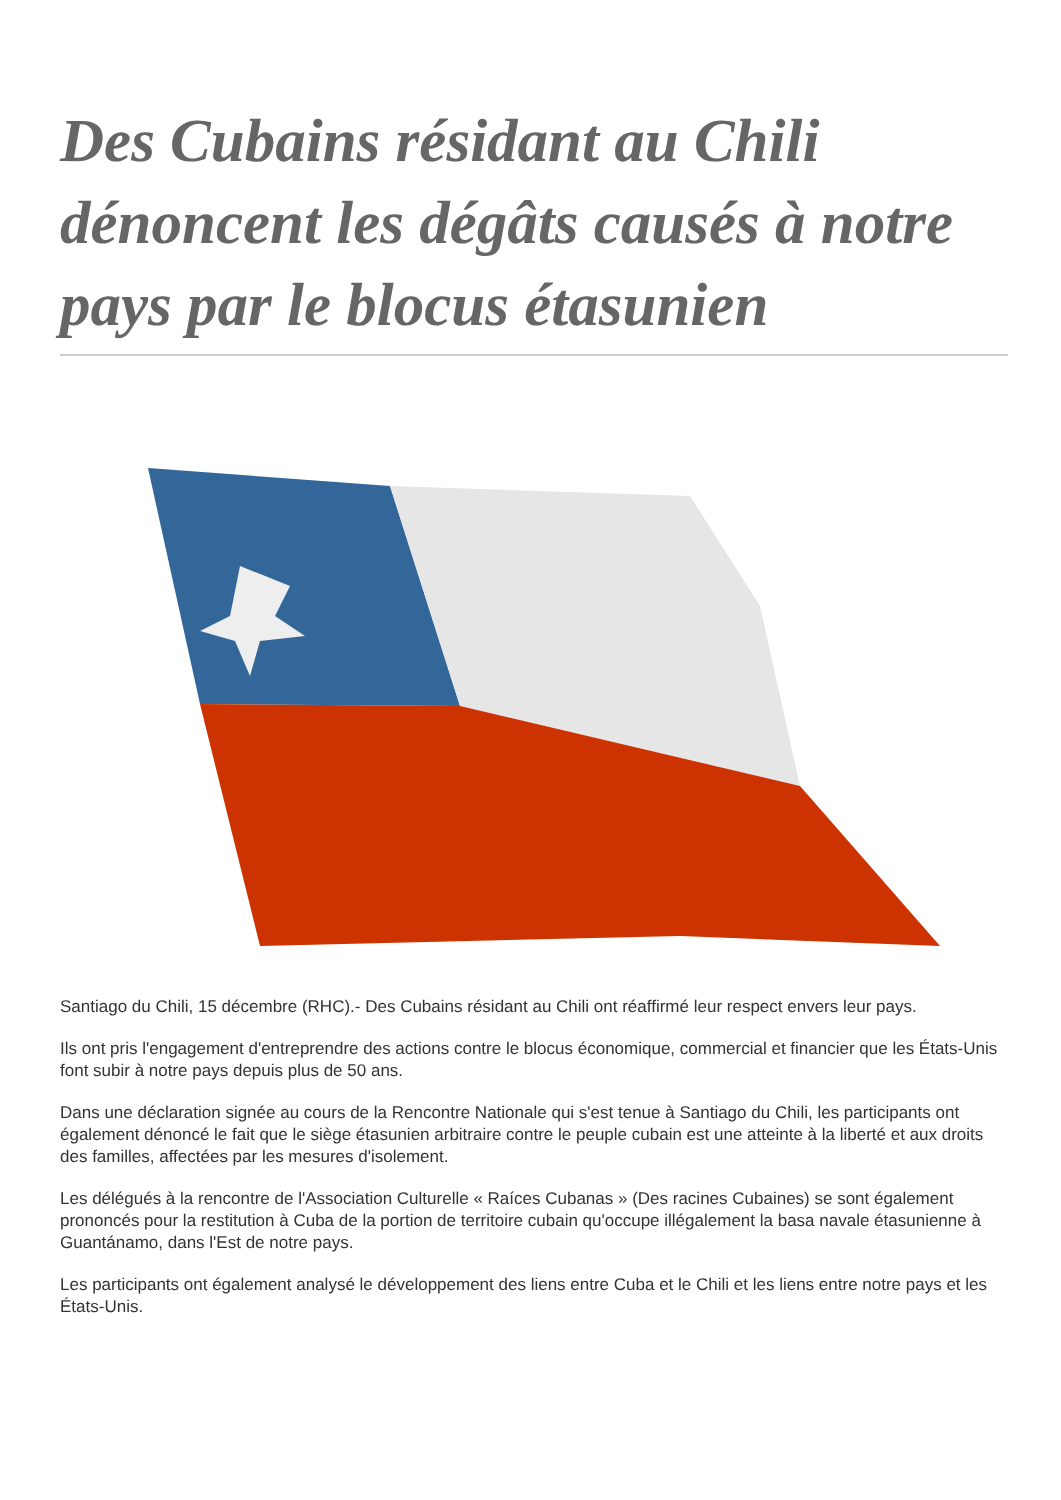Des Cubains résidant au Chili dénoncent les dégâts causés à notre pays par le blocus étasunien
Santiago du Chili, 15 décembre (RHC).- Des Cubains résidant au Chili ont réaffirmé leur respect envers leur pays.
Ils ont pris l'engagement d'entreprendre des actions contre le blocus économique, commercial et financier que les États-Unis font subir à notre pays depuis plus de 50 ans.
Dans une déclaration signée au cours de la Rencontre Nationale qui s'est tenue à Santiago du Chili, les participants ont également dénoncé le fait que le siège étasunien arbitraire contre le peuple cubain est une atteinte à la liberté et aux droits des familles, affectées par les mesures d'isolement.
Les délégués à la rencontre de l'Association Culturelle « Raíces Cubanas » (Des racines Cubaines) se sont également prononcés pour la restitution à Cuba de la portion de territoire cubain qu'occupe illégalement la basa navale étasunienne à Guantánamo, dans l'Est de notre pays.
Les participants ont également analysé le développement des liens entre Cuba et le Chili et les liens entre notre pays et les États-Unis.